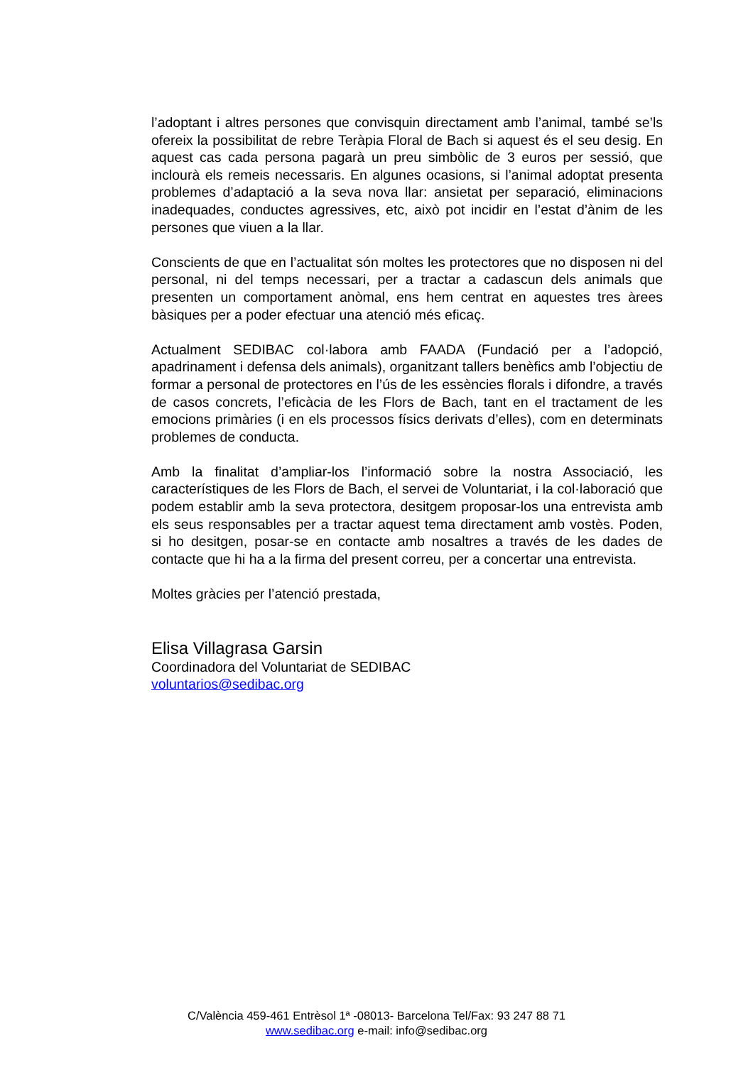l’adoptant i altres persones que convisquin directament amb l’animal, també se’ls ofereix la possibilitat de rebre Teràpia Floral de Bach si aquest és el seu desig. En aquest cas cada persona pagarà un preu simbòlic de 3 euros per sessió, que inclourà els remeis necessaris. En algunes ocasions, si l’animal adoptat presenta problemes d’adaptació a la seva nova llar: ansietat per separació, eliminacions inadequades, conductes agressives, etc, això pot incidir en l’estat d’ànim de les persones que viuen a la llar.
Conscients de que en l’actualitat són moltes les protectores que no disposen ni del personal, ni del temps necessari, per a tractar a cadascun dels animals que presenten un comportament anòmal, ens hem centrat en aquestes tres àrees bàsiques per a poder efectuar una atenció més eficaç.
Actualment SEDIBAC col·labora amb FAADA (Fundació per a l’adopció, apadrinament i defensa dels animals), organitzant tallers benèfics amb l’objectiu de formar a personal de protectores en l’ús de les essències florals i difondre, a través de casos concrets, l’eficàcia de les Flors de Bach, tant en el tractament de les emocions primàries (i en els processos físics derivats d’elles), com en determinats problemes de conducta.
Amb la finalitat d’ampliar-los l’informació sobre la nostra Associació, les característiques de les Flors de Bach, el servei de Voluntariat, i la col·laboració que podem establir amb la seva protectora, desitgem proposar-los una entrevista amb els seus responsables per a tractar aquest tema directament amb vostès. Poden, si ho desitgen, posar-se en contacte amb nosaltres a través de les dades de contacte que hi ha a la firma del present correu, per a concertar una entrevista.
Moltes gràcies per l’atenció prestada,
Elisa Villagrasa Garsin
Coordinadora del Voluntariat de SEDIBAC
voluntarios@sedibac.org
C/València 459-461 Entrèsol 1ª -08013- Barcelona Tel/Fax: 93 247 88 71
www.sedibac.org e-mail: info@sedibac.org